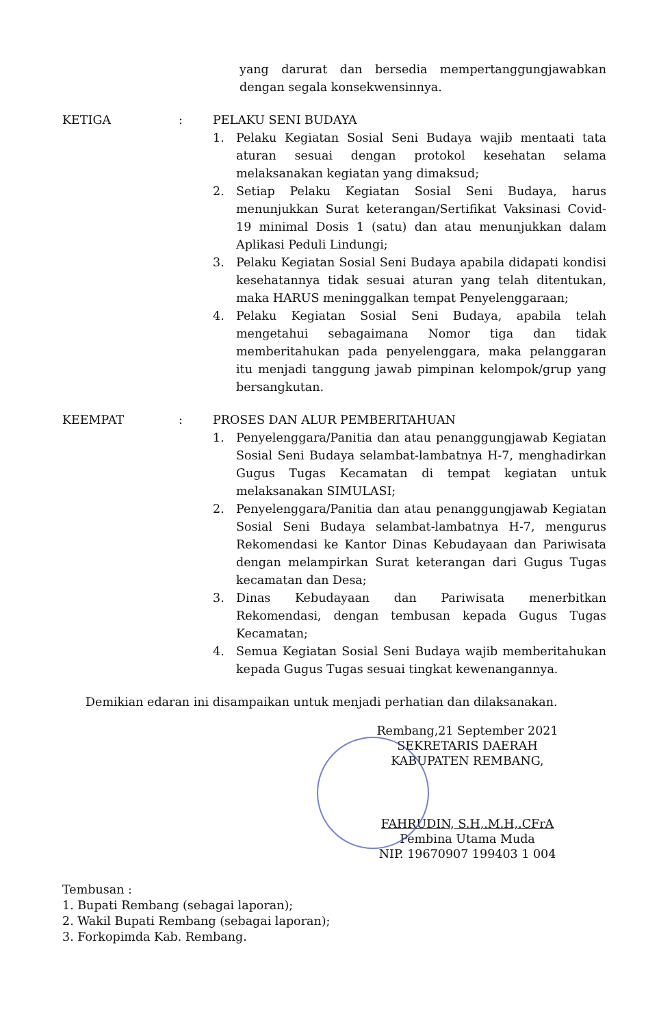yang darurat dan bersedia mempertanggungjawabkan dengan segala konsekwensinnya.
KETIGA : PELAKU SENI BUDAYA
1. Pelaku Kegiatan Sosial Seni Budaya wajib mentaati tata aturan sesuai dengan protokol kesehatan selama melaksanakan kegiatan yang dimaksud;
2. Setiap Pelaku Kegiatan Sosial Seni Budaya, harus menunjukkan Surat keterangan/Sertifikat Vaksinasi Covid-19 minimal Dosis 1 (satu) dan atau menunjukkan dalam Aplikasi Peduli Lindungi;
3. Pelaku Kegiatan Sosial Seni Budaya apabila didapati kondisi kesehatannya tidak sesuai aturan yang telah ditentukan, maka HARUS meninggalkan tempat Penyelenggaraan;
4. Pelaku Kegiatan Sosial Seni Budaya, apabila telah mengetahui sebagaimana Nomor tiga dan tidak memberitahukan pada penyelenggara, maka pelanggaran itu menjadi tanggung jawab pimpinan kelompok/grup yang bersangkutan.
KEEMPAT : PROSES DAN ALUR PEMBERITAHUAN
1. Penyelenggara/Panitia dan atau penanggungjawab Kegiatan Sosial Seni Budaya selambat-lambatnya H-7, menghadirkan Gugus Tugas Kecamatan di tempat kegiatan untuk melaksanakan SIMULASI;
2. Penyelenggara/Panitia dan atau penanggungjawab Kegiatan Sosial Seni Budaya selambat-lambatnya H-7, mengurus Rekomendasi ke Kantor Dinas Kebudayaan dan Pariwisata dengan melampirkan Surat keterangan dari Gugus Tugas kecamatan dan Desa;
3. Dinas Kebudayaan dan Pariwisata menerbitkan Rekomendasi, dengan tembusan kepada Gugus Tugas Kecamatan;
4. Semua Kegiatan Sosial Seni Budaya wajib memberitahukan kepada Gugus Tugas sesuai tingkat kewenangannya.
Demikian edaran ini disampaikan untuk menjadi perhatian dan dilaksanakan.
Rembang,21 September 2021
SEKRETARIS DAERAH
KABUPATEN REMBANG,
FAHRUDIN, S.H,.M.H,.CFrA
Pembina Utama Muda
NIP. 19670907 199403 1 004
Tembusan :
1. Bupati Rembang (sebagai laporan);
2. Wakil Bupati Rembang (sebagai laporan);
3. Forkopimda Kab. Rembang.